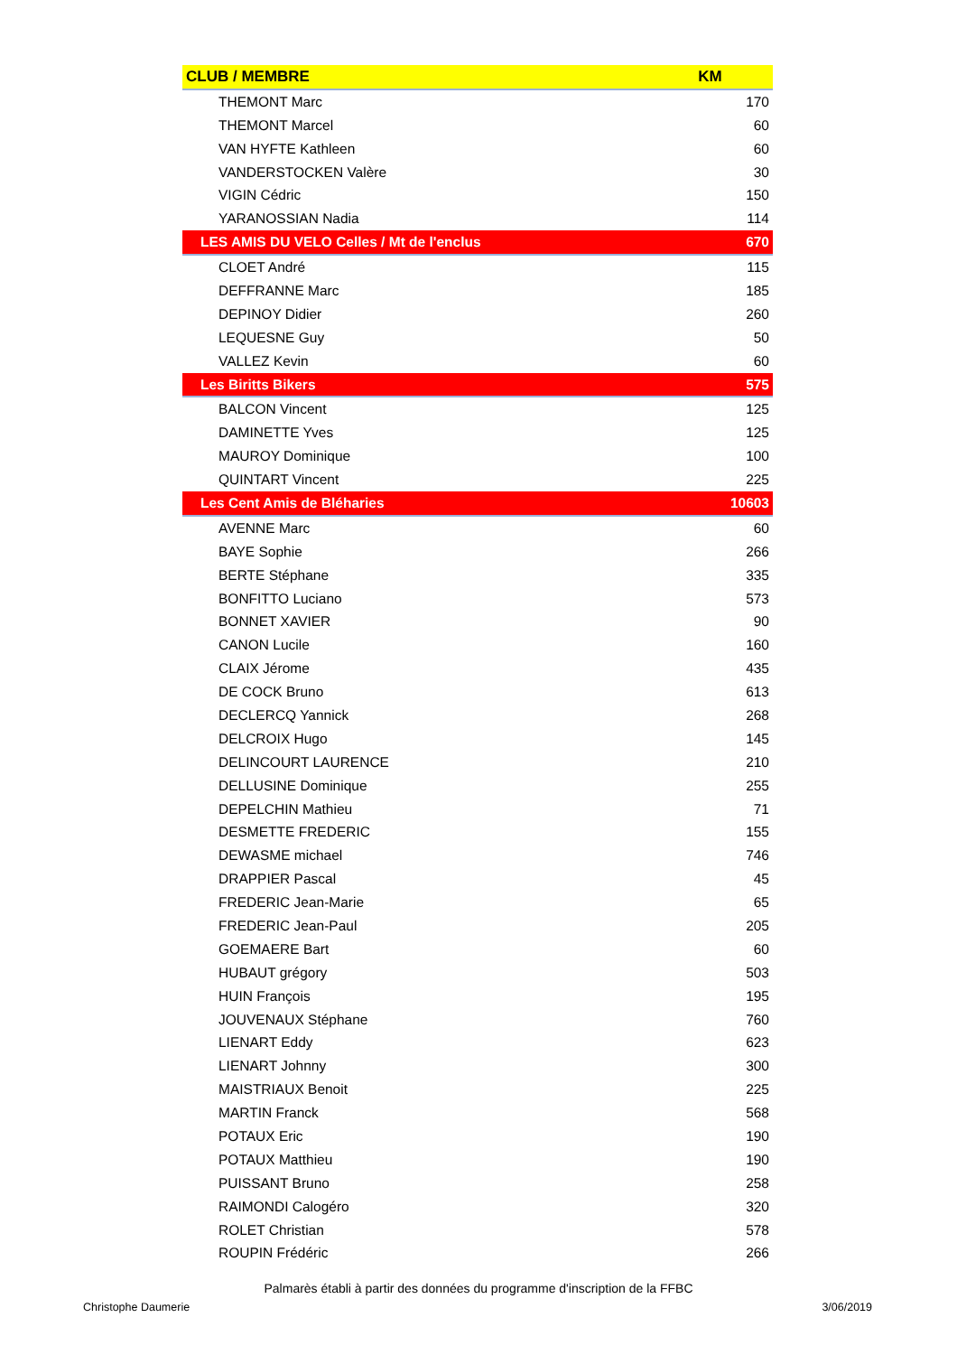| CLUB / MEMBRE | KM |
| --- | --- |
| THEMONT Marc | 170 |
| THEMONT Marcel | 60 |
| VAN HYFTE Kathleen | 60 |
| VANDERSTOCKEN Valère | 30 |
| VIGIN Cédric | 150 |
| YARANOSSIAN Nadia | 114 |
| LES AMIS DU VELO Celles / Mt de l'enclus | 670 |
| CLOET André | 115 |
| DEFFRANNE Marc | 185 |
| DEPINOY Didier | 260 |
| LEQUESNE Guy | 50 |
| VALLEZ Kevin | 60 |
| Les Biritts Bikers | 575 |
| BALCON Vincent | 125 |
| DAMINETTE Yves | 125 |
| MAUROY Dominique | 100 |
| QUINTART Vincent | 225 |
| Les Cent Amis de Bléharies | 10603 |
| AVENNE Marc | 60 |
| BAYE Sophie | 266 |
| BERTE Stéphane | 335 |
| BONFITTO Luciano | 573 |
| BONNET XAVIER | 90 |
| CANON Lucile | 160 |
| CLAIX Jérome | 435 |
| DE COCK Bruno | 613 |
| DECLERCQ Yannick | 268 |
| DELCROIX Hugo | 145 |
| DELINCOURT LAURENCE | 210 |
| DELLUSINE Dominique | 255 |
| DEPELCHIN Mathieu | 71 |
| DESMETTE FREDERIC | 155 |
| DEWASME michael | 746 |
| DRAPPIER Pascal | 45 |
| FREDERIC Jean-Marie | 65 |
| FREDERIC Jean-Paul | 205 |
| GOEMAERE Bart | 60 |
| HUBAUT grégory | 503 |
| HUIN François | 195 |
| JOUVENAUX Stéphane | 760 |
| LIENART Eddy | 623 |
| LIENART Johnny | 300 |
| MAISTRIAUX Benoit | 225 |
| MARTIN Franck | 568 |
| POTAUX Eric | 190 |
| POTAUX Matthieu | 190 |
| PUISSANT Bruno | 258 |
| RAIMONDI Calogéro | 320 |
| ROLET Christian | 578 |
| ROUPIN Frédéric | 266 |
Palmarès établi à partir des données du programme d'inscription de la FFBC
Christophe Daumerie 3/06/2019